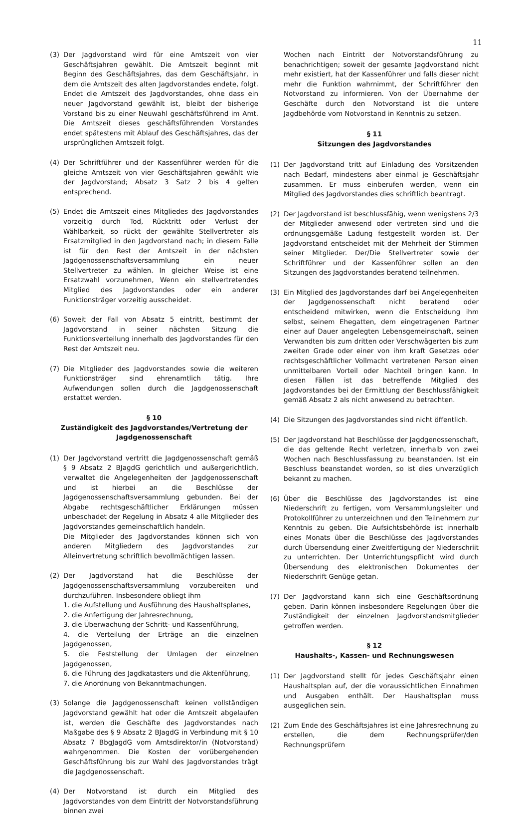11
(3) Der Jagdvorstand wird für eine Amtszeit von vier Geschäftsjahren gewählt. Die Amtszeit beginnt mit Beginn des Geschäftsjahres, das dem Geschäftsjahr, in dem die Amtszeit des alten Jagdvorstandes endete, folgt. Endet die Amtszeit des Jagdvorstandes, ohne dass ein neuer Jagdvorstand gewählt ist, bleibt der bisherige Vorstand bis zu einer Neuwahl geschäftsführend im Amt. Die Amtszeit dieses geschäftsführenden Vorstandes endet spätestens mit Ablauf des Geschäftsjahres, das der ursprünglichen Amtszeit folgt.
(4) Der Schriftführer und der Kassenführer werden für die gleiche Amtszeit von vier Geschäftsjahren gewählt wie der Jagdvorstand; Absatz 3 Satz 2 bis 4 gelten entsprechend.
(5) Endet die Amtszeit eines Mitgliedes des Jagdvorstandes vorzeitig durch Tod, Rücktritt oder Verlust der Wählbarkeit, so rückt der gewählte Stellvertreter als Ersatzmitglied in den Jagdvorstand nach; in diesem Falle ist für den Rest der Amtszeit in der nächsten Jagdgenossenschaftsversammlung ein neuer Stellvertreter zu wählen. In gleicher Weise ist eine Ersatzwahl vorzunehmen, Wenn ein stellvertretendes Mitglied des Jagdvorstandes oder ein anderer Funktionsträger vorzeitig ausscheidet.
(6) Soweit der Fall von Absatz 5 eintritt, bestimmt der Jagdvorstand in seiner nächsten Sitzung die Funktionsverteilung innerhalb des Jagdvorstandes für den Rest der Amtszeit neu.
(7) Die Mitglieder des Jagdvorstandes sowie die weiteren Funktionsträger sind ehrenamtlich tätig. Ihre Aufwendungen sollen durch die Jagdgenossenschaft erstattet werden.
§ 10
Zuständigkeit des Jagdvorstandes/Vertretung der Jagdgenossenschaft
(1) Der Jagdvorstand vertritt die Jagdgenossenschaft gemäß § 9 Absatz 2 BJagdG gerichtlich und außergerichtlich, verwaltet die Angelegenheiten der Jagdgenossenschaft und ist hierbei an die Beschlüsse der Jagdgenossenschaftsversammlung gebunden. Bei der Abgabe rechtsgeschäftlicher Erklärungen müssen unbeschadet der Regelung in Absatz 4 alle Mitglieder des Jagdvorstandes gemeinschaftlich handeln.
Die Mitglieder des Jagdvorstandes können sich von anderen Mitgliedern des Jagdvorstandes zur Alleinvertretung schriftlich bevollmächtigen lassen.
(2) Der Jagdvorstand hat die Beschlüsse der Jagdgenossenschaftsversammlung vorzubereiten und durchzuführen. Insbesondere obliegt ihm
1. die Aufstellung und Ausführung des Haushaltsplanes,
2. die Anfertigung der Jahresrechnung,
3. die Überwachung der Schritt- und Kassenführung,
4. die Verteilung der Erträge an die einzelnen Jagdgenossen,
5. die Feststellung der Umlagen der einzelnen Jagdgenossen,
6. die Führung des Jagdkatasters und die Aktenführung,
7. die Anordnung von Bekanntmachungen.
(3) Solange die Jagdgenossenschaft keinen vollständigen Jagdvorstand gewählt hat oder die Amtszeit abgelaufen ist, werden die Geschäfte des Jagdvorstandes nach Maßgabe des § 9 Absatz 2 BJagdG in Verbindung mit § 10 Absatz 7 BbgJagdG vom Amtsdirektor/in (Notvorstand) wahrgenommen. Die Kosten der vorübergehenden Geschäftsführung bis zur Wahl des Jagdvorstandes trägt die Jagdgenossenschaft.
(4) Der Notvorstand ist durch ein Mitglied des Jagdvorstandes von dem Eintritt der Notvorstandsführung binnen zwei
Wochen nach Eintritt der Notvorstandsführung zu benachrichtigen; soweit der gesamte Jagdvorstand nicht mehr existiert, hat der Kassenführer und falls dieser nicht mehr die Funktion wahrnimmt, der Schriftführer den Notvorstand zu informieren. Von der Übernahme der Geschäfte durch den Notvorstand ist die untere Jagdbehörde vom Notvorstand in Kenntnis zu setzen.
§ 11
Sitzungen des Jagdvorstandes
(1) Der Jagdvorstand tritt auf Einladung des Vorsitzenden nach Bedarf, mindestens aber einmal je Geschäftsjahr zusammen. Er muss einberufen werden, wenn ein Mitglied des Jagdvorstandes dies schriftlich beantragt.
(2) Der Jagdvorstand ist beschlussfähig, wenn wenigstens 2/3 der Mitglieder anwesend oder vertreten sind und die ordnungsgemäße Ladung festgestellt worden ist. Der Jagdvorstand entscheidet mit der Mehrheit der Stimmen seiner Mitglieder. Der/Die Stellvertreter sowie der Schriftführer und der Kassenführer sollen an den Sitzungen des Jagdvorstandes beratend teilnehmen.
(3) Ein Mitglied des Jagdvorstandes darf bei Angelegenheiten der Jagdgenossenschaft nicht beratend oder entscheidend mitwirken, wenn die Entscheidung ihm selbst, seinem Ehegatten, dem eingetragenen Partner einer auf Dauer angelegten Lebensgemeinschaft, seinen Verwandten bis zum dritten oder Verschwägerten bis zum zweiten Grade oder einer von ihm kraft Gesetzes oder rechtsgeschäftlicher Vollmacht vertretenen Person einen unmittelbaren Vorteil oder Nachteil bringen kann. In diesen Fällen ist das betreffende Mitglied des Jagdvorstandes bei der Ermittlung der Beschlussfähigkeit gemäß Absatz 2 als nicht anwesend zu betrachten.
(4) Die Sitzungen des Jagdvorstandes sind nicht öffentlich.
(5) Der Jagdvorstand hat Beschlüsse der Jagdgenossenschaft, die das geltende Recht verletzen, innerhalb von zwei Wochen nach Beschlussfassung zu beanstanden. Ist ein Beschluss beanstandet worden, so ist dies unverzüglich bekannt zu machen.
(6) Über die Beschlüsse des Jagdvorstandes ist eine Niederschrift zu fertigen, vom Versammlungsleiter und Protokollführer zu unterzeichnen und den Teilnehmern zur Kenntnis zu geben. Die Aufsichtsbehörde ist innerhalb eines Monats über die Beschlüsse des Jagdvorstandes durch Übersendung einer Zweitfertigung der Niederschriit zu unterrichten. Der Unterrichtungspflicht wird durch Übersendung des elektronischen Dokumentes der Niederschrift Genüge getan.
(7) Der Jagdvorstand kann sich eine Geschäftsordnung geben. Darin können insbesondere Regelungen über die Zuständigkeit der einzelnen Jagdvorstandsmitglieder getroffen werden.
§ 12
Haushalts-, Kassen- und Rechnungswesen
(1) Der Jagdvorstand stellt für jedes Geschäftsjahr einen Haushaltsplan auf, der die voraussichtlichen Einnahmen und Ausgaben enthält. Der Haushaltsplan muss ausgeglichen sein.
(2) Zum Ende des Geschäftsjahres ist eine Jahresrechnung zu erstellen, die dem Rechnungsprüfer/den Rechnungsprüfern